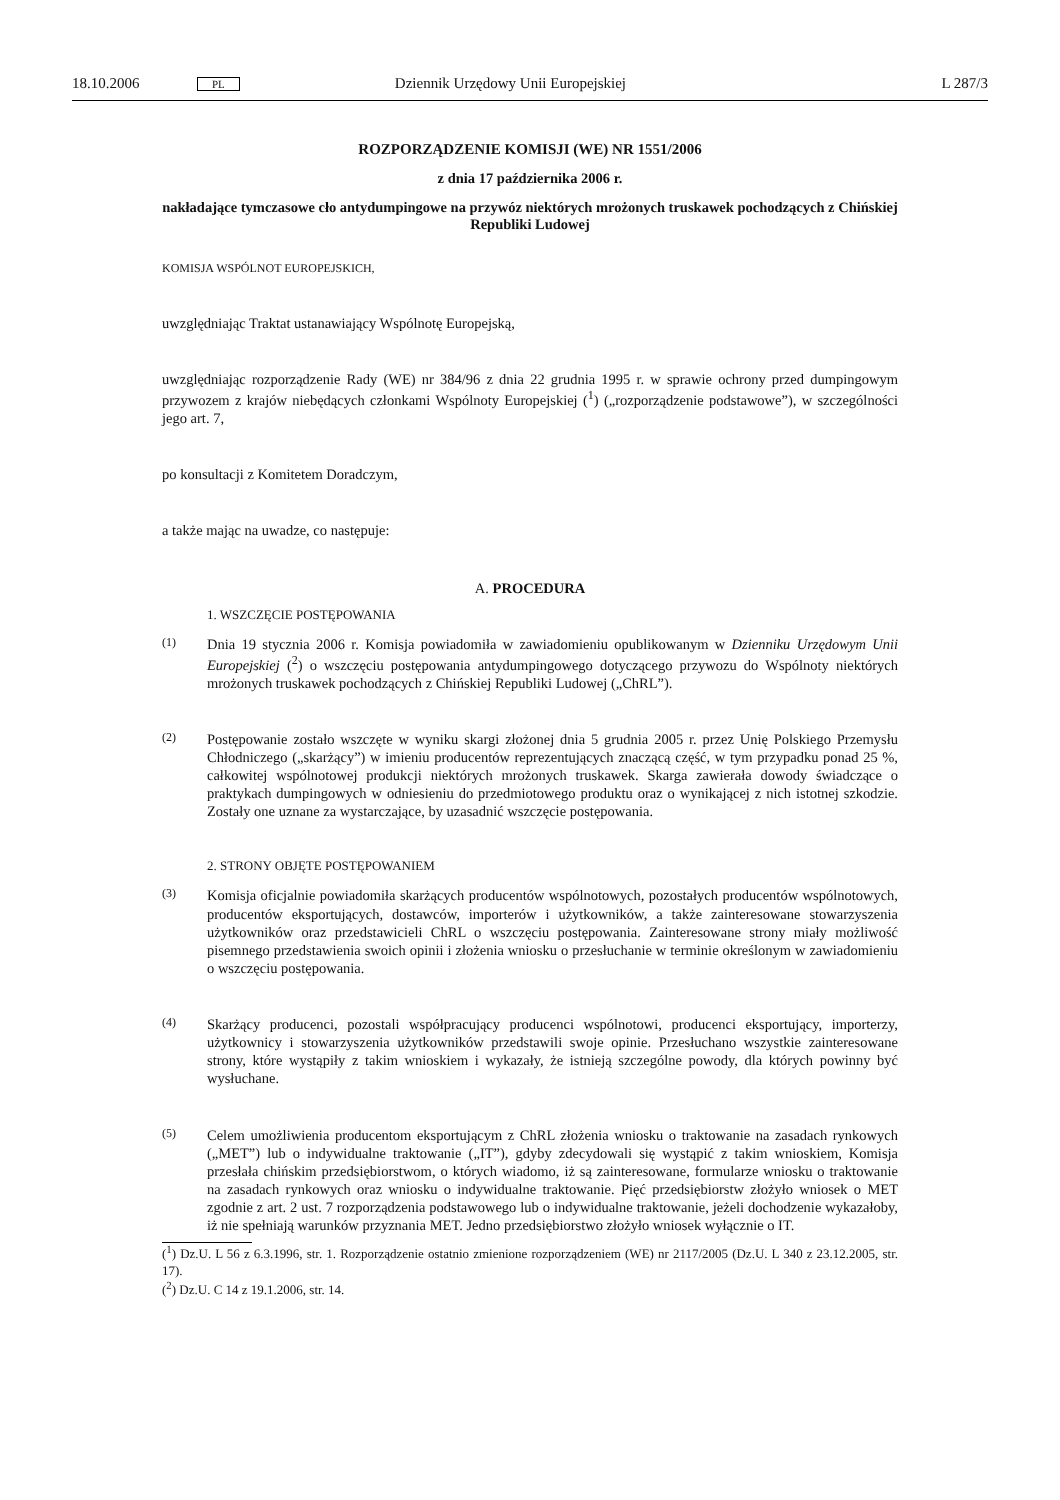18.10.2006 PL Dziennik Urzędowy Unii Europejskiej L 287/3
ROZPORZĄDZENIE KOMISJI (WE) NR 1551/2006
z dnia 17 października 2006 r.
nakładające tymczasowe cło antydumpingowe na przywóz niektórych mrożonych truskawek pochodzących z Chińskiej Republiki Ludowej
KOMISJA WSPÓLNOT EUROPEJSKICH,
uwzględniając Traktat ustanawiający Wspólnotę Europejską,
uwzględniając rozporządzenie Rady (WE) nr 384/96 z dnia 22 grudnia 1995 r. w sprawie ochrony przed dumpingowym przywozem z krajów niebędących członkami Wspólnoty Europejskiej (<sup>1</sup>) („rozporządzenie podstawowe”), w szczególności jego art. 7,
po konsultacji z Komitetem Doradczym,
a także mając na uwadze, co następuje:
A. PROCEDURA
1. WSZCZĘCIE POSTĘPOWANIA
(1)
Dnia 19 stycznia 2006 r. Komisja powiadomiła w zawiadomieniu opublikowanym w Dzienniku Urzędowym Unii Europejskiej (<sup>2</sup>) o wszczęciu postępowania antydumpingowego dotyczącego przywozu do Wspólnoty niektórych mrożonych truskawek pochodzących z Chińskiej Republiki Ludowej („ChRL”).
(2)
Postępowanie zostało wszczęte w wyniku skargi złożonej dnia 5 grudnia 2005 r. przez Unię Polskiego Przemysłu Chłodniczego („skarżący”) w imieniu producentów reprezentujących znaczącą część, w tym przypadku ponad 25 %, całkowitej wspólnotowej produkcji niektórych mrożonych truskawek. Skarga zawierała dowody świadczące o praktykach dumpingowych w odniesieniu do przedmiotowego produktu oraz o wynikającej z nich istotnej szkodzie. Zostały one uznane za wystarczające, by uzasadnić wszczęcie postępowania.
2. STRONY OBJĘTE POSTĘPOWANIEM
(3)
Komisja oficjalnie powiadomiła skarżących producentów wspólnotowych, pozostałych producentów wspólnotowych, producentów eksportujących, dostawców, importerów i użytkowników, a także zainteresowane stowarzyszenia użytkowników oraz przedstawicieli ChRL o wszczęciu postępowania. Zainteresowane strony miały możliwość pisemnego przedstawienia swoich opinii i złożenia wniosku o przesłuchanie w terminie określonym w zawiadomieniu o wszczęciu postępowania.
(4)
Skarżący producenci, pozostali współpracujący producenci wspólnotowi, producenci eksportujący, importerzy, użytkownicy i stowarzyszenia użytkowników przedstawili swoje opinie. Przesłuchano wszystkie zainteresowane strony, które wystąpiły z takim wnioskiem i wykazały, że istnieją szczególne powody, dla których powinny być wysłuchane.
(5)
Celem umożliwienia producentom eksportującym z ChRL złożenia wniosku o traktowanie na zasadach rynkowych („MET”) lub o indywidualne traktowanie („IT”), gdyby zdecydowali się wystąpić z takim wnioskiem, Komisja przesłała chińskim przedsiębiorstwom, o których wiadomo, iż są zainteresowane, formularze wniosku o traktowanie na zasadach rynkowych oraz wniosku o indywidualne traktowanie. Pięć przedsiębiorstw złożyło wniosek o MET zgodnie z art. 2 ust. 7 rozporządzenia podstawowego lub o indywidualne traktowanie, jeżeli dochodzenie wykazałoby, iż nie spełniają warunków przyznania MET. Jedno przedsiębiorstwo złożyło wniosek wyłącznie o IT.
(<sup>1</sup>) Dz.U. L 56 z 6.3.1996, str. 1. Rozporządzenie ostatnio zmienione rozporządzeniem (WE) nr 2117/2005 (Dz.U. L 340 z 23.12.2005, str. 17).
(<sup>2</sup>) Dz.U. C 14 z 19.1.2006, str. 14.